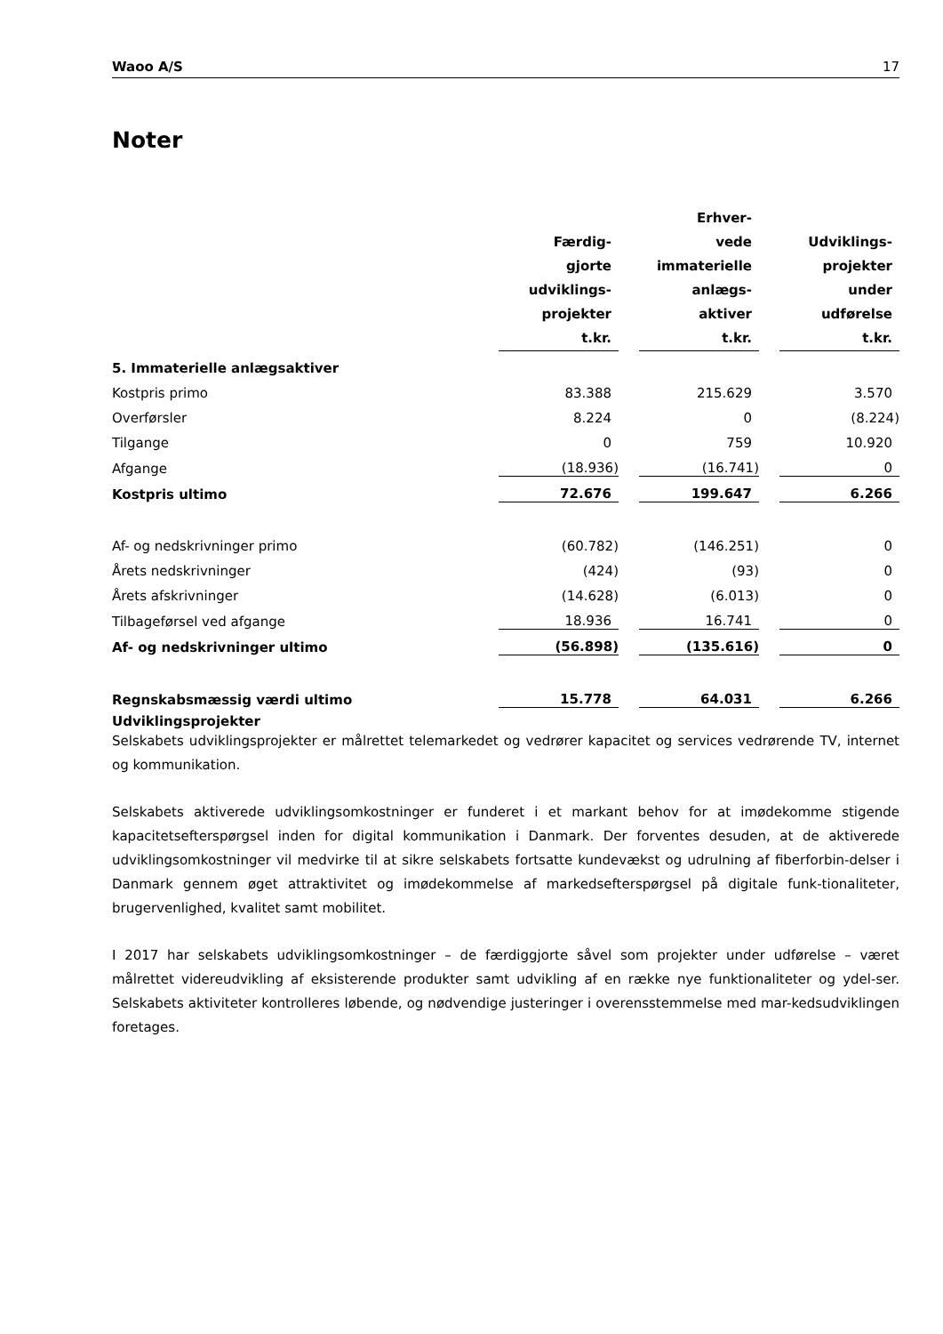Waoo A/S 17
Noter
| | Færdig- gjorte udviklings- projekter t.kr. | | Erhver- vede immaterielle anlægs- aktiver t.kr. | | Udviklings- projekter under udførelse t.kr. |
| 5. Immaterielle anlægsaktiver | | | | | |
| Kostpris primo | 83.388 | | 215.629 | | 3.570 |
| Overførsler | 8.224 | | 0 | | (8.224) |
| Tilgange | 0 | | 759 | | 10.920 |
| Afgange | (18.936) | | (16.741) | | 0 |
| Kostpris ultimo | 72.676 | | 199.647 | | 6.266 |
| Af- og nedskrivninger primo | (60.782) | | (146.251) | | 0 |
| Årets nedskrivninger | (424) | | (93) | | 0 |
| Årets afskrivninger | (14.628) | | (6.013) | | 0 |
| Tilbageførsel ved afgange | 18.936 | | 16.741 | | 0 |
| Af- og nedskrivninger ultimo | (56.898) | | (135.616) | | 0 |
| Regnskabsmæssig værdi ultimo | 15.778 | | 64.031 | | 6.266 |
Udviklingsprojekter
Selskabets udviklingsprojekter er målrettet telemarkedet og vedrører kapacitet og services vedrørende TV, internet og kommunikation.
Selskabets aktiverede udviklingsomkostninger er funderet i et markant behov for at imødekomme stigende kapacitetsefterspørgsel inden for digital kommunikation i Danmark. Der forventes desuden, at de aktiverede udviklingsomkostninger vil medvirke til at sikre selskabets fortsatte kundevækst og udrulning af fiberforbin-delser i Danmark gennem øget attraktivitet og imødekommelse af markedsefterspørgsel på digitale funk-tionaliteter, brugervenlighed, kvalitet samt mobilitet.
I 2017 har selskabets udviklingsomkostninger – de færdiggjorte såvel som projekter under udførelse – været målrettet videreudvikling af eksisterende produkter samt udvikling af en række nye funktionaliteter og ydel-ser. Selskabets aktiviteter kontrolleres løbende, og nødvendige justeringer i overensstemmelse med mar-kedsudviklingen foretages.